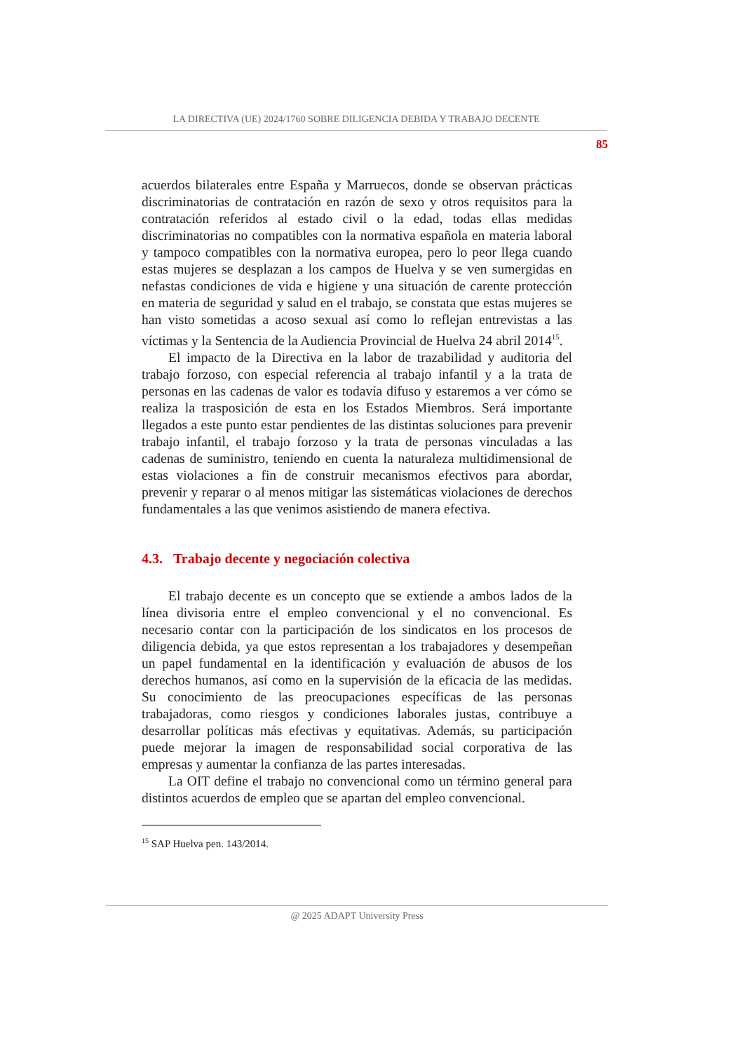LA DIRECTIVA (UE) 2024/1760 SOBRE DILIGENCIA DEBIDA Y TRABAJO DECENTE
85
acuerdos bilaterales entre España y Marruecos, donde se observan prácticas discriminatorias de contratación en razón de sexo y otros requisitos para la contratación referidos al estado civil o la edad, todas ellas medidas discriminatorias no compatibles con la normativa española en materia laboral y tampoco compatibles con la normativa europea, pero lo peor llega cuando estas mujeres se desplazan a los campos de Huelva y se ven sumergidas en nefastas condiciones de vida e higiene y una situación de carente protección en materia de seguridad y salud en el trabajo, se constata que estas mujeres se han visto sometidas a acoso sexual así como lo reflejan entrevistas a las víctimas y la Sentencia de la Audiencia Provincial de Huelva 24 abril 2014<sup>15</sup>.
El impacto de la Directiva en la labor de trazabilidad y auditoria del trabajo forzoso, con especial referencia al trabajo infantil y a la trata de personas en las cadenas de valor es todavía difuso y estaremos a ver cómo se realiza la trasposición de esta en los Estados Miembros. Será importante llegados a este punto estar pendientes de las distintas soluciones para prevenir trabajo infantil, el trabajo forzoso y la trata de personas vinculadas a las cadenas de suministro, teniendo en cuenta la naturaleza multidimensional de estas violaciones a fin de construir mecanismos efectivos para abordar, prevenir y reparar o al menos mitigar las sistemáticas violaciones de derechos fundamentales a las que venimos asistiendo de manera efectiva.
4.3. Trabajo decente y negociación colectiva
El trabajo decente es un concepto que se extiende a ambos lados de la línea divisoria entre el empleo convencional y el no convencional. Es necesario contar con la participación de los sindicatos en los procesos de diligencia debida, ya que estos representan a los trabajadores y desempeñan un papel fundamental en la identificación y evaluación de abusos de los derechos humanos, así como en la supervisión de la eficacia de las medidas. Su conocimiento de las preocupaciones específicas de las personas trabajadoras, como riesgos y condiciones laborales justas, contribuye a desarrollar políticas más efectivas y equitativas. Además, su participación puede mejorar la imagen de responsabilidad social corporativa de las empresas y aumentar la confianza de las partes interesadas.
La OIT define el trabajo no convencional como un término general para distintos acuerdos de empleo que se apartan del empleo convencional.
<sup>15</sup> SAP Huelva pen. 143/2014.
@ 2025 ADAPT University Press